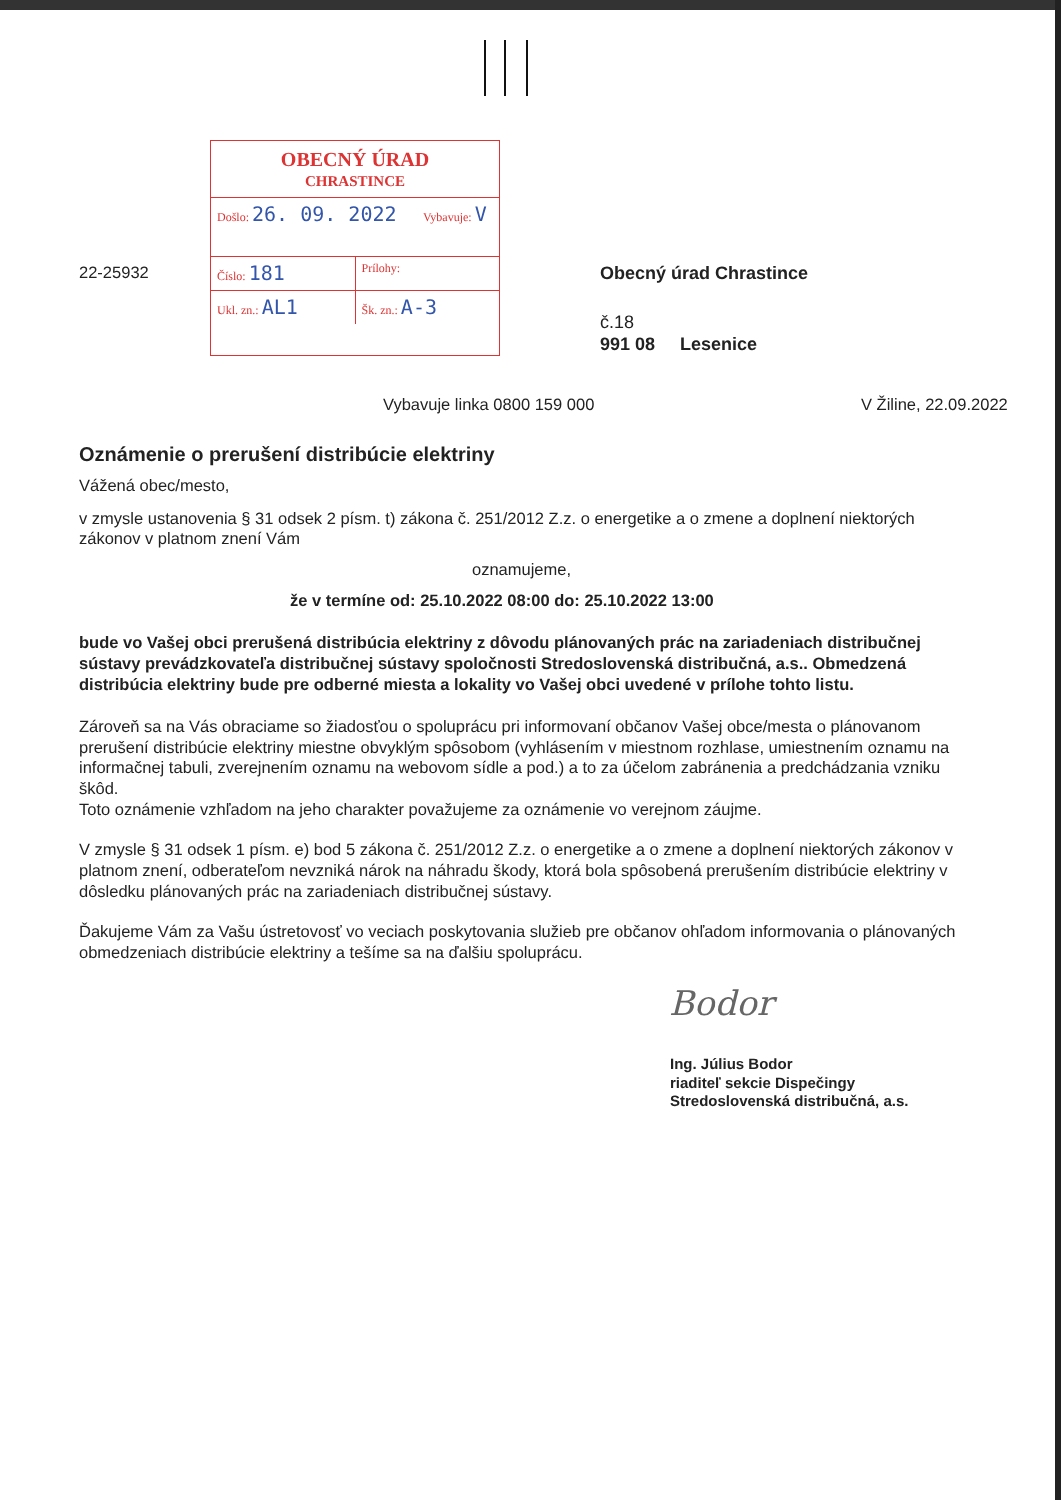22-25932
OBECNÝ ÚRAD
CHRASTINCE
Došlo: 26. 09. 2022
Vybavuje: V
Číslo: 181
Prílohy:
Ukl. zn.: AL1
Šk. zn.: A-3
Obecný úrad Chrastince
č.18
991 08 Lesenice
Vybavuje linka 0800 159 000 V Žiline, 22.09.2022
Oznámenie o prerušení distribúcie elektriny
Vážená obec/mesto,
v zmysle ustanovenia § 31 odsek 2 písm. t) zákona č. 251/2012 Z.z. o energetike a o zmene a doplnení niektorých zákonov v platnom znení Vám
oznamujeme,
že v termíne od: 25.10.2022 08:00 do: 25.10.2022 13:00
bude vo Vašej obci prerušená distribúcia elektriny z dôvodu plánovaných prác na zariadeniach distribučnej sústavy prevádzkovateľa distribučnej sústavy spoločnosti Stredoslovenská distribučná, a.s.. Obmedzená distribúcia elektriny bude pre odberné miesta a lokality vo Vašej obci uvedené v prílohe tohto listu.
Zároveň sa na Vás obraciame so žiadosťou o spoluprácu pri informovaní občanov Vašej obce/mesta o plánovanom prerušení distribúcie elektriny miestne obvyklým spôsobom (vyhlásením v miestnom rozhlase, umiestnením oznamu na informačnej tabuli, zverejnením oznamu na webovom sídle a pod.) a to za účelom zabránenia a predchádzania vzniku škôd.
Toto oznámenie vzhľadom na jeho charakter považujeme za oznámenie vo verejnom záujme.
V zmysle § 31 odsek 1 písm. e) bod 5 zákona č. 251/2012 Z.z. o energetike a o zmene a doplnení niektorých zákonov v platnom znení, odberateľom nevzniká nárok na náhradu škody, ktorá bola spôsobená prerušením distribúcie elektriny v dôsledku plánovaných prác na zariadeniach distribučnej sústavy.
Ďakujeme Vám za Vašu ústretovosť vo veciach poskytovania služieb pre občanov ohľadom informovania o plánovaných obmedzeniach distribúcie elektriny a tešíme sa na ďalšiu spoluprácu.
Bodor
Ing. Július Bodor
riaditeľ sekcie Dispečingy
Stredoslovenská distribučná, a.s.